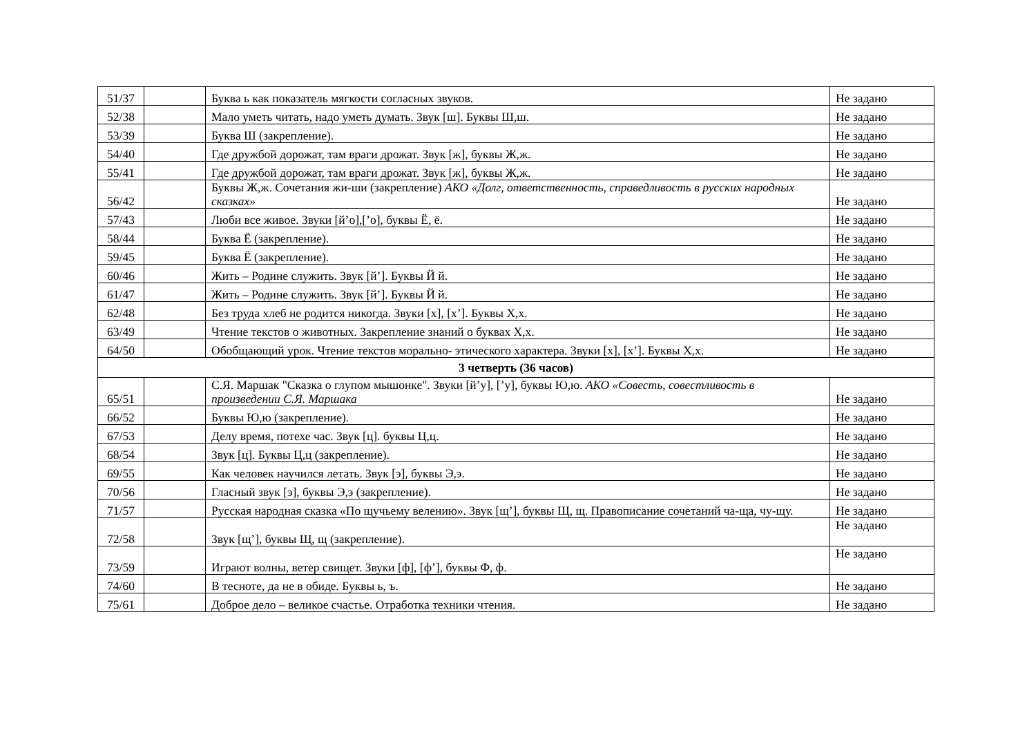| 51/37 | | Буква ь как показатель мягкости согласных звуков. | Не задано |
| 52/38 | | Мало уметь читать, надо уметь думать. Звук [ш]. Буквы Ш,ш. | Не задано |
| 53/39 | | Буква Ш (закрепление). | Не задано |
| 54/40 | | Где дружбой дорожат, там враги дрожат. Звук [ж], буквы Ж,ж. | Не задано |
| 55/41 | | Где дружбой дорожат, там враги дрожат. Звук [ж], буквы Ж,ж. | Не задано |
| 56/42 | | Буквы Ж,ж. Сочетания жи-ши (закрепление) АКО «Долг, ответственность, справедливость в русских народных сказках» | Не задано |
| 57/43 | | Люби все живое. Звуки [й’о],[’о], буквы Ё, ё. | Не задано |
| 58/44 | | Буква Ё (закрепление). | Не задано |
| 59/45 | | Буква Ё (закрепление). | Не задано |
| 60/46 | | Жить – Родине служить. Звук [й’]. Буквы Й й. | Не задано |
| 61/47 | | Жить – Родине служить. Звук [й’]. Буквы Й й. | Не задано |
| 62/48 | | Без труда хлеб не родится никогда. Звуки [х], [х’]. Буквы Х,х. | Не задано |
| 63/49 | | Чтение текстов о животных. Закрепление знаний о буквах Х,х. | Не задано |
| 64/50 | | Обобщающий урок. Чтение текстов морально- этического характера. Звуки [х], [х’]. Буквы Х,х. | Не задано |
| 3 четверть (36 часов) | | | |
| 65/51 | | С.Я. Маршак "Сказка о глупом мышонке". Звуки [й’у], [’у], буквы Ю,ю. АКО «Совесть, совестливость в произведении С.Я. Маршака | Не задано |
| 66/52 | | Буквы Ю,ю (закрепление). | Не задано |
| 67/53 | | Делу время, потехе час. Звук [ц]. буквы Ц,ц. | Не задано |
| 68/54 | | Звук [ц]. Буквы Ц,ц (закрепление). | Не задано |
| 69/55 | | Как человек научился летать. Звук [э], буквы Э,э. | Не задано |
| 70/56 | | Гласный звук [э], буквы Э,э (закрепление). | Не задано |
| 71/57 | | Русская народная сказка «По щучьему велению». Звук [щ’], буквы Щ, щ. Правописание сочетаний ча-ща, чу-щу. | Не задано |
| 72/58 | | Звук [щ’], буквы Щ, щ (закрепление). | Не задано |
| 73/59 | | Играют волны, ветер свищет. Звуки [ф], [ф’], буквы Ф, ф. | Не задано |
| 74/60 | | В тесноте, да не в обиде. Буквы ь, ъ. | Не задано |
| 75/61 | | Доброе дело – великое счастье. Отработка техники чтения. | Не задано |